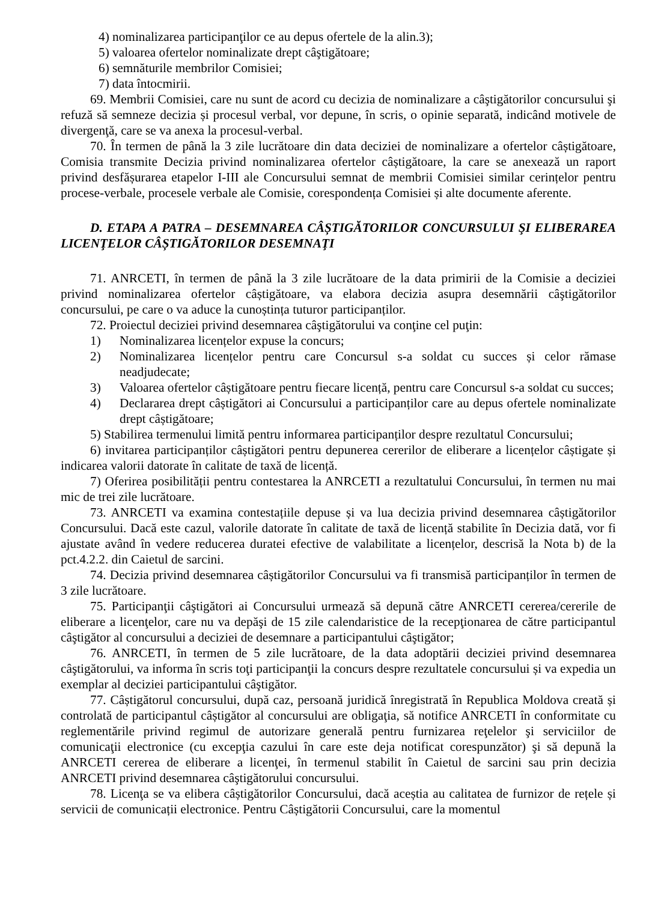4) nominalizarea participanţilor ce au depus ofertele de la alin.3);
5) valoarea ofertelor nominalizate drept câştigătoare;
6) semnăturile membrilor Comisiei;
7) data întocmirii.
69. Membrii Comisiei, care nu sunt de acord cu decizia de nominalizare a câştigătorilor concursului şi refuză să semneze decizia și procesul verbal, vor depune, în scris, o opinie separată, indicând motivele de divergenţă, care se va anexa la procesul-verbal.
70. În termen de până la 3 zile lucrătoare din data deciziei de nominalizare a ofertelor câștigătoare, Comisia transmite Decizia privind nominalizarea ofertelor câștigătoare, la care se anexează un raport privind desfășurarea etapelor I-III ale Concursului semnat de membrii Comisiei similar cerințelor pentru procese-verbale, procesele verbale ale Comisie, corespondența Comisiei și alte documente aferente.
D. ETAPA A PATRA – DESEMNAREA CÂȘTIGĂTORILOR CONCURSULUI ŞI ELIBERAREA LICENŢELOR CÂȘTIGĂTORILOR DESEMNAŢI
71. ANRCETI, în termen de până la 3 zile lucrătoare de la data primirii de la Comisie a deciziei privind nominalizarea ofertelor câștigătoare, va elabora decizia asupra desemnării câştigătorilor concursului, pe care o va aduce la cunoștința tuturor participanților.
72. Proiectul deciziei privind desemnarea câştigătorului va conţine cel puţin:
1) Nominalizarea licențelor expuse la concurs;
2) Nominalizarea licențelor pentru care Concursul s-a soldat cu succes și celor rămase neadjudecate;
3) Valoarea ofertelor câștigătoare pentru fiecare licență, pentru care Concursul s-a soldat cu succes;
4) Declararea drept câștigători ai Concursului a participanților care au depus ofertele nominalizate drept câștigătoare;
5) Stabilirea termenului limită pentru informarea participanților despre rezultatul Concursului;
6) invitarea participanților câștigători pentru depunerea cererilor de eliberare a licențelor câștigate și indicarea valorii datorate în calitate de taxă de licență.
7) Oferirea posibilității pentru contestarea la ANRCETI a rezultatului Concursului, în termen nu mai mic de trei zile lucrătoare.
73. ANRCETI va examina contestațiile depuse și va lua decizia privind desemnarea câștigătorilor Concursului. Dacă este cazul, valorile datorate în calitate de taxă de licență stabilite în Decizia dată, vor fi ajustate având în vedere reducerea duratei efective de valabilitate a licențelor, descrisă la Nota b) de la pct.4.2.2. din Caietul de sarcini.
74. Decizia privind desemnarea câștigătorilor Concursului va fi transmisă participanților în termen de 3 zile lucrătoare.
75. Participanţii câştigători ai Concursului urmează să depună către ANRCETI cererea/cererile de eliberare a licenţelor, care nu va depăşi de 15 zile calendaristice de la recepţionarea de către participantul câştigător al concursului a deciziei de desemnare a participantului câştigător;
76. ANRCETI, în termen de 5 zile lucrătoare, de la data adoptării deciziei privind desemnarea câştigătorului, va informa în scris toţi participanţii la concurs despre rezultatele concursului și va expedia un exemplar al deciziei participantului câştigător.
77. Câștigătorul concursului, după caz, persoană juridică înregistrată în Republica Moldova creată și controlată de participantul câștigător al concursului are obligaţia, să notifice ANRCETI în conformitate cu reglementările privind regimul de autorizare generală pentru furnizarea reţelelor şi serviciilor de comunicaţii electronice (cu excepţia cazului în care este deja notificat corespunzător) şi să depună la ANRCETI cererea de eliberare a licenţei, în termenul stabilit în Caietul de sarcini sau prin decizia ANRCETI privind desemnarea câştigătorului concursului.
78. Licenţa se va elibera câștigătorilor Concursului, dacă aceștia au calitatea de furnizor de rețele și servicii de comunicații electronice. Pentru Câștigătorii Concursului, care la momentul